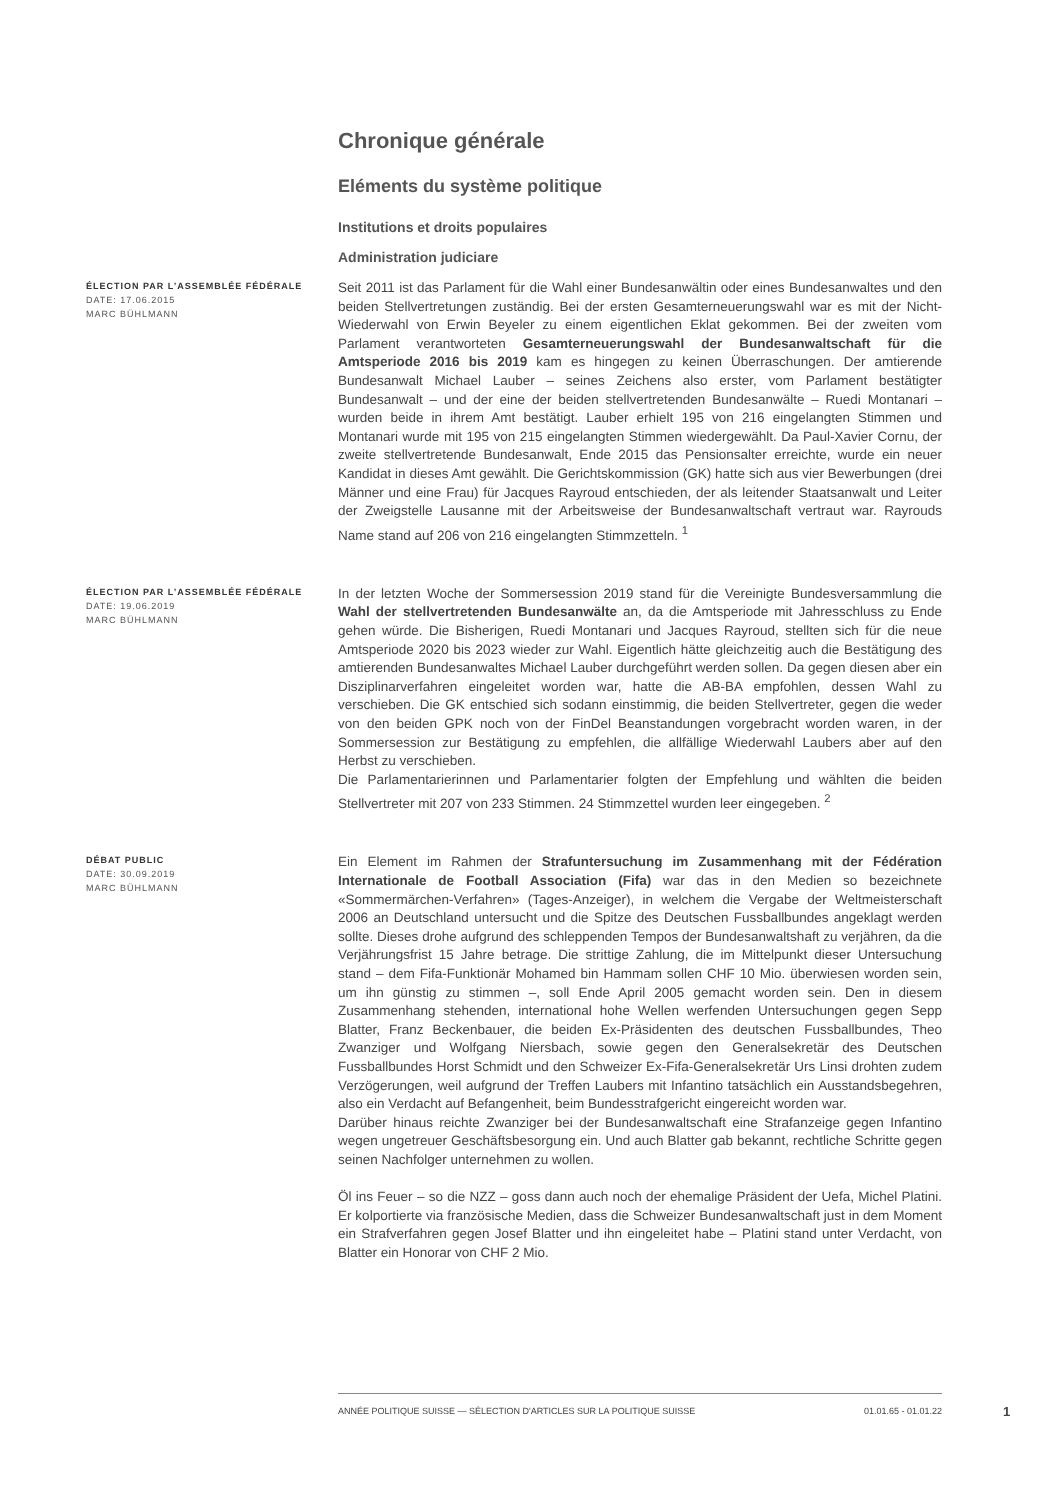Chronique générale
Eléments du système politique
Institutions et droits populaires
Administration judiciare
ÉLECTION PAR L’ASSEMBLÉE FÉDÉRALE
DATE: 17.06.2015
MARC BÜHLMANN
Seit 2011 ist das Parlament für die Wahl einer Bundesanwältin oder eines Bundesanwaltes und den beiden Stellvertretungen zuständig. Bei der ersten Gesamterneuerungswahl war es mit der Nicht-Wiederwahl von Erwin Beyeler zu einem eigentlichen Eklat gekommen. Bei der zweiten vom Parlament verantworteten Gesamterneuerungswahl der Bundesanwaltschaft für die Amtsperiode 2016 bis 2019 kam es hingegen zu keinen Überraschungen. Der amtierende Bundesanwalt Michael Lauber – seines Zeichens also erster, vom Parlament bestätigter Bundesanwalt – und der eine der beiden stellvertretenden Bundesanwälte – Ruedi Montanari – wurden beide in ihrem Amt bestätigt. Lauber erhielt 195 von 216 eingelangten Stimmen und Montanari wurde mit 195 von 215 eingelangten Stimmen wiedergewählt. Da Paul-Xavier Cornu, der zweite stellvertretende Bundesanwalt, Ende 2015 das Pensionsalter erreichte, wurde ein neuer Kandidat in dieses Amt gewählt. Die Gerichtskommission (GK) hatte sich aus vier Bewerbungen (drei Männer und eine Frau) für Jacques Rayroud entschieden, der als leitender Staatsanwalt und Leiter der Zweigstelle Lausanne mit der Arbeitsweise der Bundesanwaltschaft vertraut war. Rayrouds Name stand auf 206 von 216 eingelangten Stimmzetteln. <sup>1</sup>
ÉLECTION PAR L’ASSEMBLÉE FÉDÉRALE
DATE: 19.06.2019
MARC BÜHLMANN
In der letzten Woche der Sommersession 2019 stand für die Vereinigte Bundesversammlung die Wahl der stellvertretenden Bundesanwälte an, da die Amtsperiode mit Jahresschluss zu Ende gehen würde. Die Bisherigen, Ruedi Montanari und Jacques Rayroud, stellten sich für die neue Amtsperiode 2020 bis 2023 wieder zur Wahl. Eigentlich hätte gleichzeitig auch die Bestätigung des amtierenden Bundesanwaltes Michael Lauber durchgeführt werden sollen. Da gegen diesen aber ein Disziplinarverfahren eingeleitet worden war, hatte die AB-BA empfohlen, dessen Wahl zu verschieben. Die GK entschied sich sodann einstimmig, die beiden Stellvertreter, gegen die weder von den beiden GPK noch von der FinDel Beanstandungen vorgebracht worden waren, in der Sommersession zur Bestätigung zu empfehlen, die allfällige Wiederwahl Laubers aber auf den Herbst zu verschieben.
Die Parlamentarierinnen und Parlamentarier folgten der Empfehlung und wählten die beiden Stellvertreter mit 207 von 233 Stimmen. 24 Stimmzettel wurden leer eingegeben. <sup>2</sup>
DÉBAT PUBLIC
DATE: 30.09.2019
MARC BÜHLMANN
Ein Element im Rahmen der Strafuntersuchung im Zusammenhang mit der Fédération Internationale de Football Association (Fifa) war das in den Medien so bezeichnete «Sommermärchen-Verfahren» (Tages-Anzeiger), in welchem die Vergabe der Weltmeisterschaft 2006 an Deutschland untersucht und die Spitze des Deutschen Fussballbundes angeklagt werden sollte. Dieses drohe aufgrund des schleppenden Tempos der Bundesanwaltshaft zu verjähren, da die Verjährungsfrist 15 Jahre betrage. Die strittige Zahlung, die im Mittelpunkt dieser Untersuchung stand – dem Fifa-Funktionär Mohamed bin Hammam sollen CHF 10 Mio. überwiesen worden sein, um ihn günstig zu stimmen –, soll Ende April 2005 gemacht worden sein. Den in diesem Zusammenhang stehenden, international hohe Wellen werfenden Untersuchungen gegen Sepp Blatter, Franz Beckenbauer, die beiden Ex-Präsidenten des deutschen Fussballbundes, Theo Zwanziger und Wolfgang Niersbach, sowie gegen den Generalsekretär des Deutschen Fussballbundes Horst Schmidt und den Schweizer Ex-Fifa-Generalsekretär Urs Linsi drohten zudem Verzögerungen, weil aufgrund der Treffen Laubers mit Infantino tatsächlich ein Ausstandsbegehren, also ein Verdacht auf Befangenheit, beim Bundesstrafgericht eingereicht worden war.
Darüber hinaus reichte Zwanziger bei der Bundesanwaltschaft eine Strafanzeige gegen Infantino wegen ungetreuer Geschäftsbesorgung ein. Und auch Blatter gab bekannt, rechtliche Schritte gegen seinen Nachfolger unternehmen zu wollen.
Öl ins Feuer – so die NZZ – goss dann auch noch der ehemalige Präsident der Uefa, Michel Platini. Er kolportierte via französische Medien, dass die Schweizer Bundesanwaltschaft just in dem Moment ein Strafverfahren gegen Josef Blatter und ihn eingeleitet habe – Platini stand unter Verdacht, von Blatter ein Honorar von CHF 2 Mio.
ANNÉE POLITIQUE SUISSE — SÉLECTION D'ARTICLES SUR LA POLITIQUE SUISSE 01.01.65 - 01.01.22
1